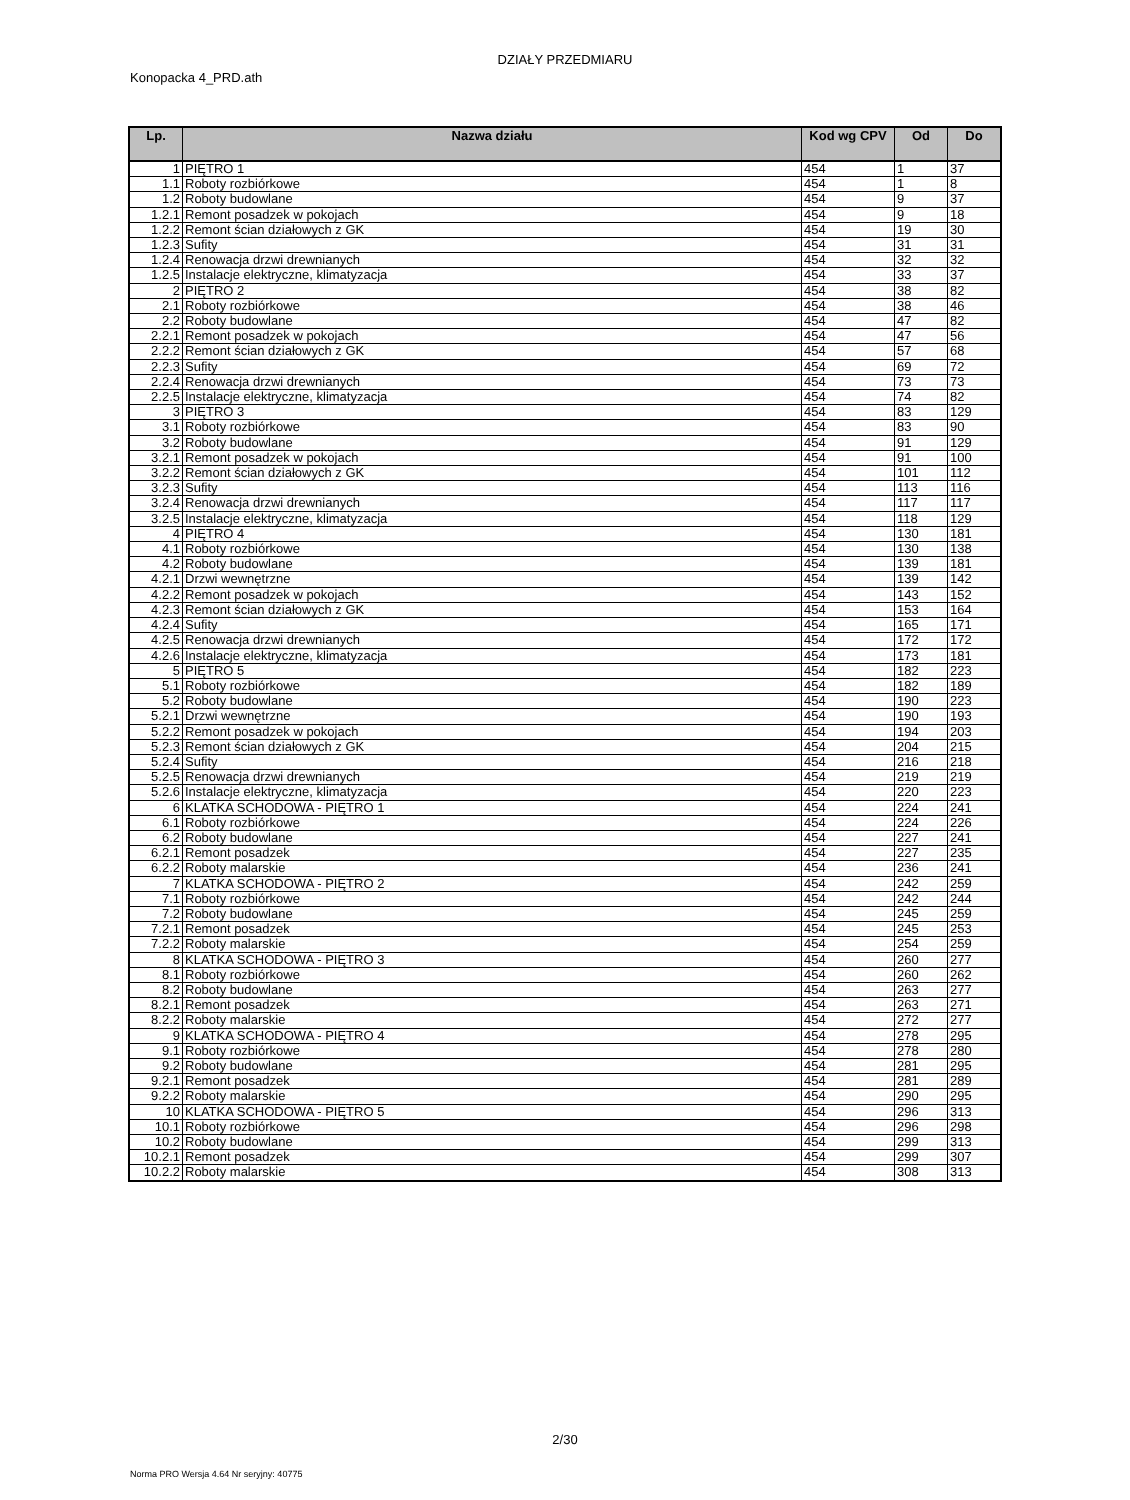DZIAŁY PRZEDMIARU
Konopacka 4_PRD.ath
| Lp. | Nazwa działu | Kod wg CPV | Od | Do |
| --- | --- | --- | --- | --- |
| 1 | PIĘTRO 1 | 454 | 1 | 37 |
| 1.1 | Roboty rozbiórkowe | 454 | 1 | 8 |
| 1.2 | Roboty budowlane | 454 | 9 | 37 |
| 1.2.1 | Remont posadzek w pokojach | 454 | 9 | 18 |
| 1.2.2 | Remont ścian działowych z GK | 454 | 19 | 30 |
| 1.2.3 | Sufity | 454 | 31 | 31 |
| 1.2.4 | Renowacja drzwi drewnianych | 454 | 32 | 32 |
| 1.2.5 | Instalacje elektryczne, klimatyzacja | 454 | 33 | 37 |
| 2 | PIĘTRO 2 | 454 | 38 | 82 |
| 2.1 | Roboty rozbiórkowe | 454 | 38 | 46 |
| 2.2 | Roboty budowlane | 454 | 47 | 82 |
| 2.2.1 | Remont posadzek w pokojach | 454 | 47 | 56 |
| 2.2.2 | Remont ścian działowych z GK | 454 | 57 | 68 |
| 2.2.3 | Sufity | 454 | 69 | 72 |
| 2.2.4 | Renowacja drzwi drewnianych | 454 | 73 | 73 |
| 2.2.5 | Instalacje elektryczne, klimatyzacja | 454 | 74 | 82 |
| 3 | PIĘTRO 3 | 454 | 83 | 129 |
| 3.1 | Roboty rozbiórkowe | 454 | 83 | 90 |
| 3.2 | Roboty budowlane | 454 | 91 | 129 |
| 3.2.1 | Remont posadzek w pokojach | 454 | 91 | 100 |
| 3.2.2 | Remont ścian działowych z GK | 454 | 101 | 112 |
| 3.2.3 | Sufity | 454 | 113 | 116 |
| 3.2.4 | Renowacja drzwi drewnianych | 454 | 117 | 117 |
| 3.2.5 | Instalacje elektryczne, klimatyzacja | 454 | 118 | 129 |
| 4 | PIĘTRO 4 | 454 | 130 | 181 |
| 4.1 | Roboty rozbiórkowe | 454 | 130 | 138 |
| 4.2 | Roboty budowlane | 454 | 139 | 181 |
| 4.2.1 | Drzwi wewnętrzne | 454 | 139 | 142 |
| 4.2.2 | Remont posadzek w pokojach | 454 | 143 | 152 |
| 4.2.3 | Remont ścian działowych z GK | 454 | 153 | 164 |
| 4.2.4 | Sufity | 454 | 165 | 171 |
| 4.2.5 | Renowacja drzwi drewnianych | 454 | 172 | 172 |
| 4.2.6 | Instalacje elektryczne, klimatyzacja | 454 | 173 | 181 |
| 5 | PIĘTRO 5 | 454 | 182 | 223 |
| 5.1 | Roboty rozbiórkowe | 454 | 182 | 189 |
| 5.2 | Roboty budowlane | 454 | 190 | 223 |
| 5.2.1 | Drzwi wewnętrzne | 454 | 190 | 193 |
| 5.2.2 | Remont posadzek w pokojach | 454 | 194 | 203 |
| 5.2.3 | Remont ścian działowych z GK | 454 | 204 | 215 |
| 5.2.4 | Sufity | 454 | 216 | 218 |
| 5.2.5 | Renowacja drzwi drewnianych | 454 | 219 | 219 |
| 5.2.6 | Instalacje elektryczne, klimatyzacja | 454 | 220 | 223 |
| 6 | KLATKA SCHODOWA - PIĘTRO 1 | 454 | 224 | 241 |
| 6.1 | Roboty rozbiórkowe | 454 | 224 | 226 |
| 6.2 | Roboty budowlane | 454 | 227 | 241 |
| 6.2.1 | Remont posadzek | 454 | 227 | 235 |
| 6.2.2 | Roboty malarskie | 454 | 236 | 241 |
| 7 | KLATKA SCHODOWA - PIĘTRO 2 | 454 | 242 | 259 |
| 7.1 | Roboty rozbiórkowe | 454 | 242 | 244 |
| 7.2 | Roboty budowlane | 454 | 245 | 259 |
| 7.2.1 | Remont posadzek | 454 | 245 | 253 |
| 7.2.2 | Roboty malarskie | 454 | 254 | 259 |
| 8 | KLATKA SCHODOWA - PIĘTRO 3 | 454 | 260 | 277 |
| 8.1 | Roboty rozbiórkowe | 454 | 260 | 262 |
| 8.2 | Roboty budowlane | 454 | 263 | 277 |
| 8.2.1 | Remont posadzek | 454 | 263 | 271 |
| 8.2.2 | Roboty malarskie | 454 | 272 | 277 |
| 9 | KLATKA SCHODOWA - PIĘTRO 4 | 454 | 278 | 295 |
| 9.1 | Roboty rozbiórkowe | 454 | 278 | 280 |
| 9.2 | Roboty budowlane | 454 | 281 | 295 |
| 9.2.1 | Remont posadzek | 454 | 281 | 289 |
| 9.2.2 | Roboty malarskie | 454 | 290 | 295 |
| 10 | KLATKA SCHODOWA - PIĘTRO 5 | 454 | 296 | 313 |
| 10.1 | Roboty rozbiórkowe | 454 | 296 | 298 |
| 10.2 | Roboty budowlane | 454 | 299 | 313 |
| 10.2.1 | Remont posadzek | 454 | 299 | 307 |
| 10.2.2 | Roboty malarskie | 454 | 308 | 313 |
2/30
Norma PRO Wersja 4.64 Nr seryjny: 40775